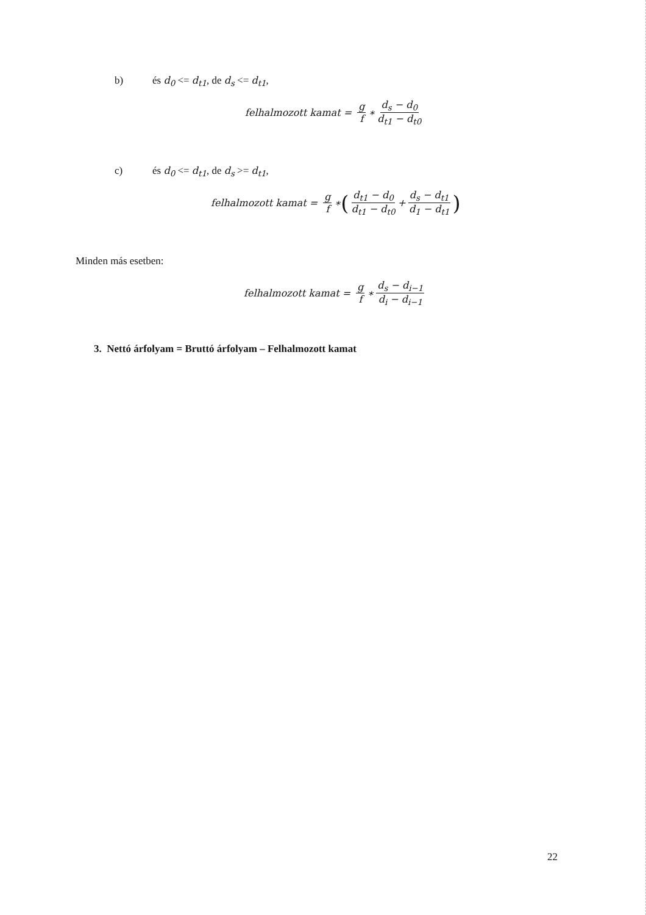b) és d<sub>0</sub> <= d<sub>t1</sub>, de d<sub>s</sub> <= d<sub>t1</sub>,
felhalmozott kamat = g f ∗ d<sub>s</sub> − d<sub>0</sub> d<sub>t1</sub> − d<sub>t0</sub>
c) és d<sub>0</sub> <= d<sub>t1</sub>, de d<sub>s</sub> >= d<sub>t1</sub>,
felhalmozott kamat = g f ∗ (d<sub>t1</sub> − d<sub>0</sub> d<sub>t1</sub> − d<sub>t0</sub> + d<sub>s</sub> − d<sub>t1</sub> d<sub>1</sub> − d<sub>t1</sub>)
Minden más esetben:
felhalmozott kamat = g f ∗ d<sub>s</sub> − d<sub>i−1</sub> d<sub>i</sub> − d<sub>i−1</sub>
3. Nettó árfolyam = Bruttó árfolyam – Felhalmozott kamat
22